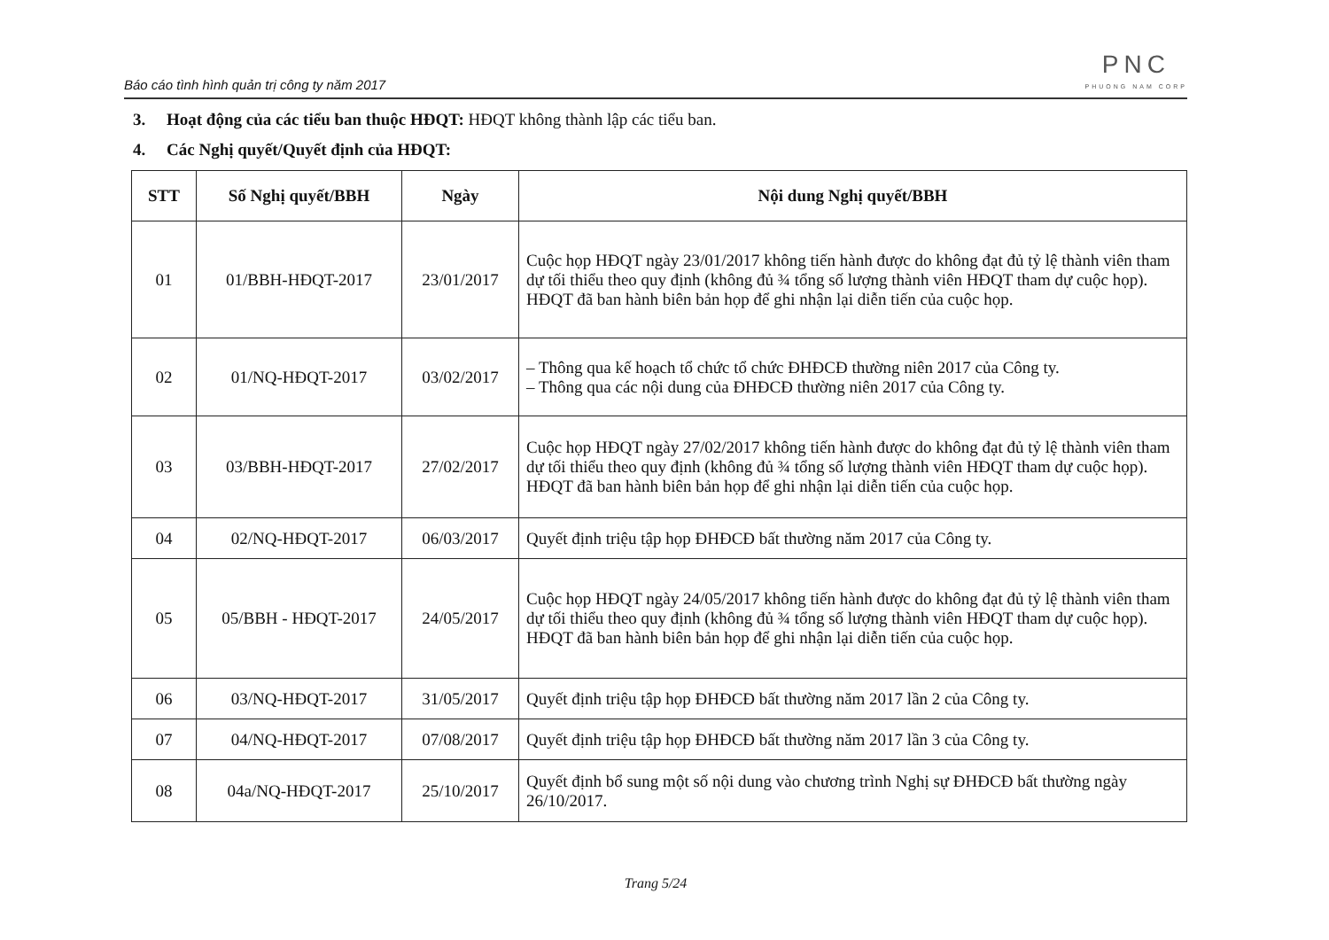Báo cáo tình hình quản trị công ty năm 2017
PNC
PHUONG NAM CORP
3. Hoạt động của các tiểu ban thuộc HĐQT: HĐQT không thành lập các tiểu ban.
4. Các Nghị quyết/Quyết định của HĐQT:
| STT | Số Nghị quyết/BBH | Ngày | Nội dung Nghị quyết/BBH |
| --- | --- | --- | --- |
| 01 | 01/BBH-HĐQT-2017 | 23/01/2017 | Cuộc họp HĐQT ngày 23/01/2017 không tiến hành được do không đạt đủ tỷ lệ thành viên tham dự tối thiểu theo quy định (không đủ ¾ tổng số lượng thành viên HĐQT tham dự cuộc họp). HĐQT đã ban hành biên bản họp để ghi nhận lại diễn tiến của cuộc họp. |
| 02 | 01/NQ-HĐQT-2017 | 03/02/2017 | – Thông qua kế hoạch tổ chức tổ chức ĐHĐCĐ thường niên 2017 của Công ty. – Thông qua các nội dung của ĐHĐCĐ thường niên 2017 của Công ty. |
| 03 | 03/BBH-HĐQT-2017 | 27/02/2017 | Cuộc họp HĐQT ngày 27/02/2017 không tiến hành được do không đạt đủ tỷ lệ thành viên tham dự tối thiểu theo quy định (không đủ ¾ tổng số lượng thành viên HĐQT tham dự cuộc họp). HĐQT đã ban hành biên bản họp để ghi nhận lại diễn tiến của cuộc họp. |
| 04 | 02/NQ-HĐQT-2017 | 06/03/2017 | Quyết định triệu tập họp ĐHĐCĐ bất thường năm 2017 của Công ty. |
| 05 | 05/BBH - HĐQT-2017 | 24/05/2017 | Cuộc họp HĐQT ngày 24/05/2017 không tiến hành được do không đạt đủ tỷ lệ thành viên tham dự tối thiểu theo quy định (không đủ ¾ tổng số lượng thành viên HĐQT tham dự cuộc họp). HĐQT đã ban hành biên bản họp để ghi nhận lại diễn tiến của cuộc họp. |
| 06 | 03/NQ-HĐQT-2017 | 31/05/2017 | Quyết định triệu tập họp ĐHĐCĐ bất thường năm 2017 lần 2 của Công ty. |
| 07 | 04/NQ-HĐQT-2017 | 07/08/2017 | Quyết định triệu tập họp ĐHĐCĐ bất thường năm 2017 lần 3 của Công ty. |
| 08 | 04a/NQ-HĐQT-2017 | 25/10/2017 | Quyết định bổ sung một số nội dung vào chương trình Nghị sự ĐHĐCĐ bất thường ngày 26/10/2017. |
Trang 5/24